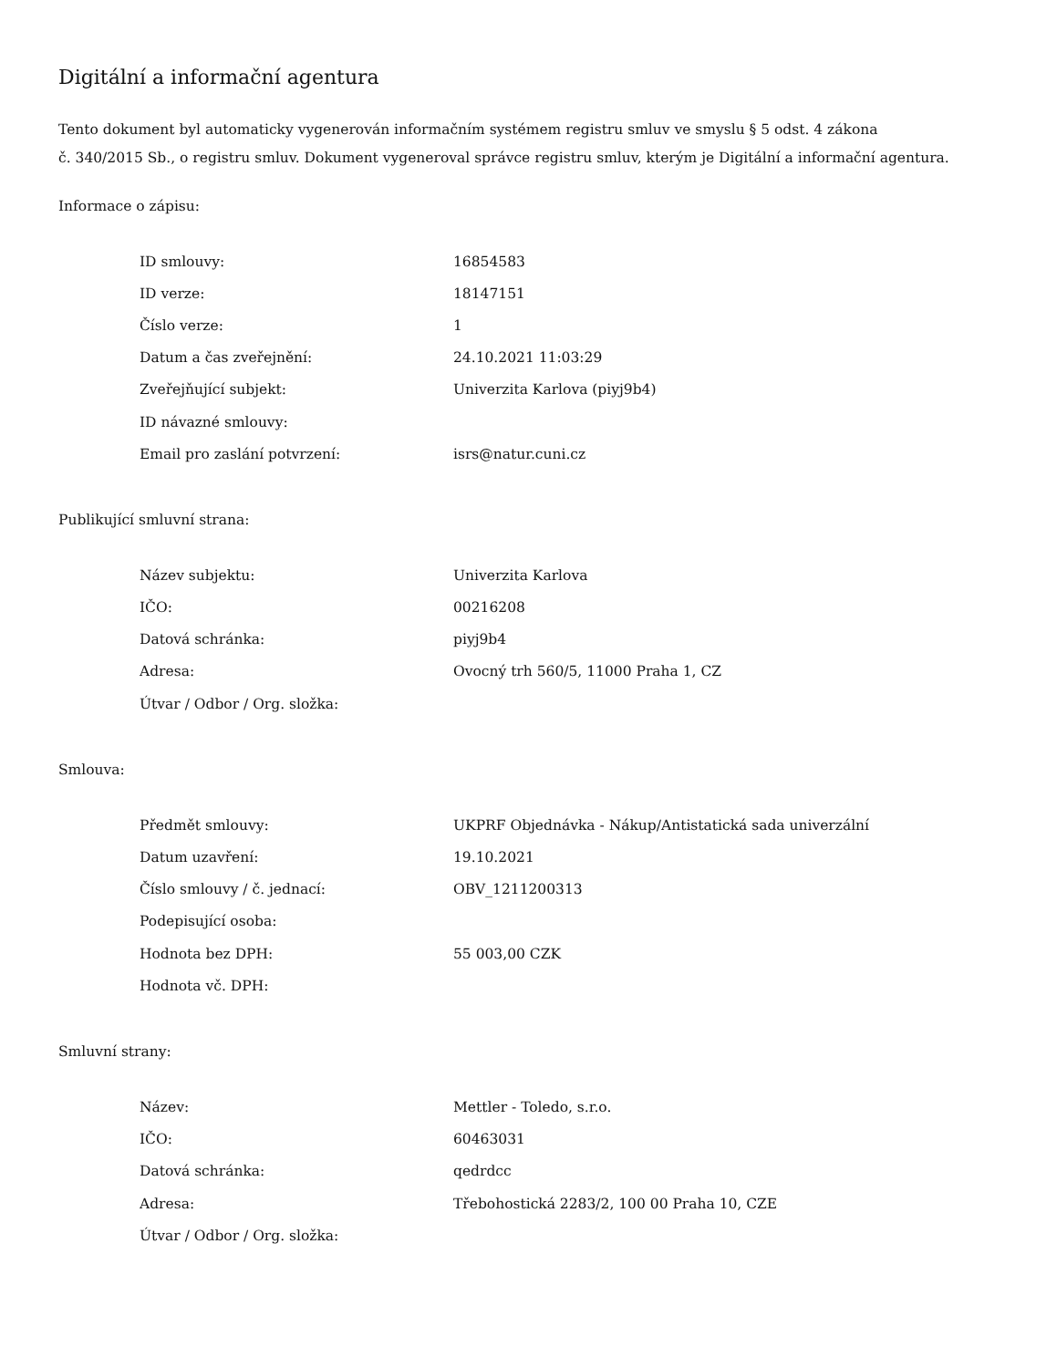Digitální a informační agentura
Tento dokument byl automaticky vygenerován informačním systémem registru smluv ve smyslu § 5 odst. 4 zákona
č. 340/2015 Sb., o registru smluv. Dokument vygeneroval správce registru smluv, kterým je Digitální a informační agentura.
Informace o zápisu:
| ID smlouvy: | 16854583 |
| ID verze: | 18147151 |
| Číslo verze: | 1 |
| Datum a čas zveřejnění: | 24.10.2021 11:03:29 |
| Zveřejňující subjekt: | Univerzita Karlova (piyj9b4) |
| ID návazné smlouvy: | |
| Email pro zaslání potvrzení: | isrs@natur.cuni.cz |
Publikující smluvní strana:
| Název subjektu: | Univerzita Karlova |
| IČO: | 00216208 |
| Datová schránka: | piyj9b4 |
| Adresa: | Ovocný trh 560/5, 11000 Praha 1, CZ |
| Útvar / Odbor / Org. složka: | |
Smlouva:
| Předmět smlouvy: | UKPRF Objednávka - Nákup/Antistatická sada univerzální |
| Datum uzavření: | 19.10.2021 |
| Číslo smlouvy / č. jednací: | OBV_1211200313 |
| Podepisující osoba: | |
| Hodnota bez DPH: | 55 003,00 CZK |
| Hodnota vč. DPH: | |
Smluvní strany:
| Název: | Mettler - Toledo, s.r.o. |
| IČO: | 60463031 |
| Datová schránka: | qedrdcc |
| Adresa: | Třebohostická 2283/2, 100 00 Praha 10, CZE |
| Útvar / Odbor / Org. složka: | |